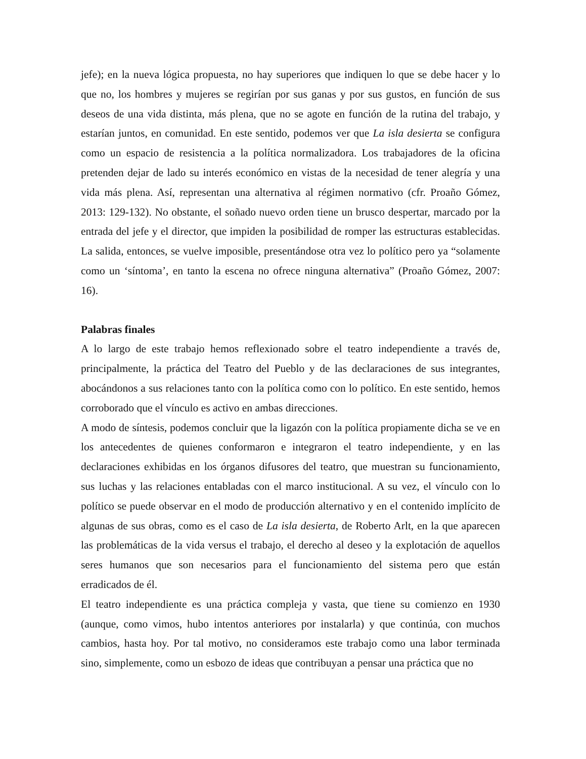jefe); en la nueva lógica propuesta, no hay superiores que indiquen lo que se debe hacer y lo que no, los hombres y mujeres se regirían por sus ganas y por sus gustos, en función de sus deseos de una vida distinta, más plena, que no se agote en función de la rutina del trabajo, y estarían juntos, en comunidad. En este sentido, podemos ver que La isla desierta se configura como un espacio de resistencia a la política normalizadora. Los trabajadores de la oficina pretenden dejar de lado su interés económico en vistas de la necesidad de tener alegría y una vida más plena. Así, representan una alternativa al régimen normativo (cfr. Proaño Gómez, 2013: 129-132). No obstante, el soñado nuevo orden tiene un brusco despertar, marcado por la entrada del jefe y el director, que impiden la posibilidad de romper las estructuras establecidas. La salida, entonces, se vuelve imposible, presentándose otra vez lo político pero ya “solamente como un ‘síntoma’, en tanto la escena no ofrece ninguna alternativa” (Proaño Gómez, 2007: 16).
Palabras finales
A lo largo de este trabajo hemos reflexionado sobre el teatro independiente a través de, principalmente, la práctica del Teatro del Pueblo y de las declaraciones de sus integrantes, abocándonos a sus relaciones tanto con la política como con lo político. En este sentido, hemos corroborado que el vínculo es activo en ambas direcciones.
A modo de síntesis, podemos concluir que la ligazón con la política propiamente dicha se ve en los antecedentes de quienes conformaron e integraron el teatro independiente, y en las declaraciones exhibidas en los órganos difusores del teatro, que muestran su funcionamiento, sus luchas y las relaciones entabladas con el marco institucional. A su vez, el vínculo con lo político se puede observar en el modo de producción alternativo y en el contenido implícito de algunas de sus obras, como es el caso de La isla desierta, de Roberto Arlt, en la que aparecen las problemáticas de la vida versus el trabajo, el derecho al deseo y la explotación de aquellos seres humanos que son necesarios para el funcionamiento del sistema pero que están erradicados de él.
El teatro independiente es una práctica compleja y vasta, que tiene su comienzo en 1930 (aunque, como vimos, hubo intentos anteriores por instalarla) y que continúa, con muchos cambios, hasta hoy. Por tal motivo, no consideramos este trabajo como una labor terminada sino, simplemente, como un esbozo de ideas que contribuyan a pensar una práctica que no